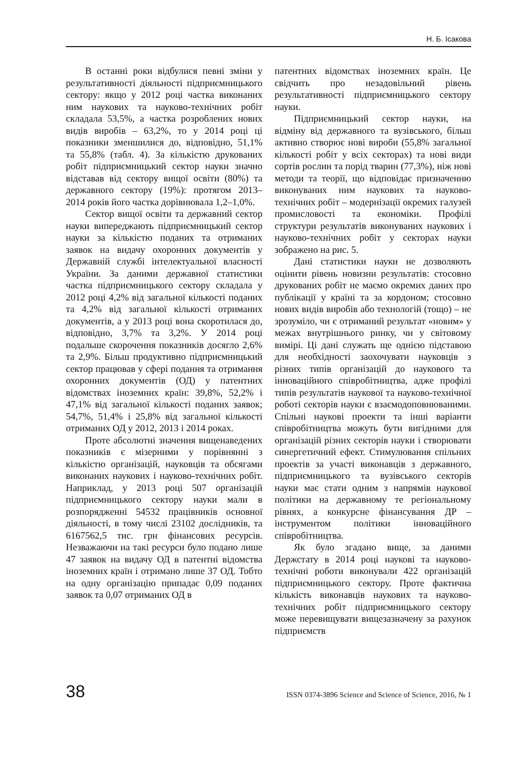Н. Б. Ісакова
В останні роки відбулися певні зміни у результативності діяльності підприємницького сектору: якщо у 2012 році частка виконаних ним наукових та науково-технічних робіт складала 53,5%, а частка розроблених нових видів виробів – 63,2%, то у 2014 році ці показники зменшилися до, відповідно, 51,1% та 55,8% (табл. 4). За кількістю друкованих робіт підприємницький сектор науки значно відставав від сектору вищої освіти (80%) та державного сектору (19%): протягом 2013–2014 років його частка дорівнювала 1,2–1,0%.
Сектор вищої освіти та державний сектор науки випереджають підприємницький сектор науки за кількістю поданих та отриманих заявок на видачу охоронних документів у Державній службі інтелектуальної власності України. За даними державної статистики частка підприємницького сектору складала у 2012 році 4,2% від загальної кількості поданих та 4,2% від загальної кількості отриманих документів, а у 2013 році вона скоротилася до, відповідно, 3,7% та 3,2%. У 2014 році подальше скорочення показників досягло 2,6% та 2,9%. Більш продуктивно підприємницький сектор працював у сфері подання та отримання охоронних документів (ОД) у патентних відомствах іноземних країн: 39,8%, 52,2% і 47,1% від загальної кількості поданих заявок; 54,7%, 51,4% і 25,8% від загальної кількості отриманих ОД у 2012, 2013 і 2014 роках.
Проте абсолютні значення вищенаведених показників є мізерними у порівнянні з кількістю організацій, науковців та обсягами виконаних наукових і науково-технічних робіт. Наприклад, у 2013 році 507 організацій підприємницького сектору науки мали в розпорядженні 54532 працівників основної діяльності, в тому числі 23102 дослідників, та 6167562,5 тис. грн фінансових ресурсів. Незважаючи на такі ресурси було подано лише 47 заявок на видачу ОД в патентні відомства іноземних країн і отримано лише 37 ОД. Тобто на одну організацію припадає 0,09 поданих заявок та 0,07 отриманих ОД в
патентних відомствах іноземних країн. Це свідчить про незадовільний рівень результативності підприємницького сектору науки.
Підприємницький сектор науки, на відміну від державного та вузівського, більш активно створює нові вироби (55,8% загальної кількості робіт у всіх секторах) та нові види сортів рослин та порід тварин (77,3%), ніж нові методи та теорії, що відповідає призначенню виконуваних ним наукових та науково-технічних робіт – модернізації окремих галузей промисловості та економіки. Профілі структури результатів виконуваних наукових і науково-технічних робіт у секторах науки зображено на рис. 5.
Дані статистики науки не дозволяють оцінити рівень новизни результатів: стосовно друкованих робіт не маємо окремих даних про публікації у країні та за кордоном; стосовно нових видів виробів або технологій (тощо) – не зрозуміло, чи є отриманий результат «новим» у межах внутрішнього ринку, чи у світовому вимірі. Ці дані служать ще однією підставою для необхідності заохочувати науковців з різних типів організацій до наукового та інноваційного співробітництва, адже профілі типів результатів наукової та науково-технічної роботі секторів науки є взаємодоповнюваними. Спільні наукові проекти та інші варіанти співробітництва можуть бути вигідними для організацій різних секторів науки і створювати синергетичний ефект. Стимулювання спільних проектів за участі виконавців з державного, підприємницького та вузівського секторів науки має стати одним з напрямів наукової політики на державному те регіональному рівнях, а конкурсне фінансування ДР – інструментом політики інноваційного співробітництва.
Як було згадано вище, за даними Держстату в 2014 році наукові та науково-технічні роботи виконували 422 організацій підприємницького сектору. Проте фактична кількість виконавців наукових та науково-технічних робіт підприємницького сектору може перевищувати вищезазначену за рахунок підприємств
38 ISSN 0374-3896 Science and Science of Science, 2016, № 1